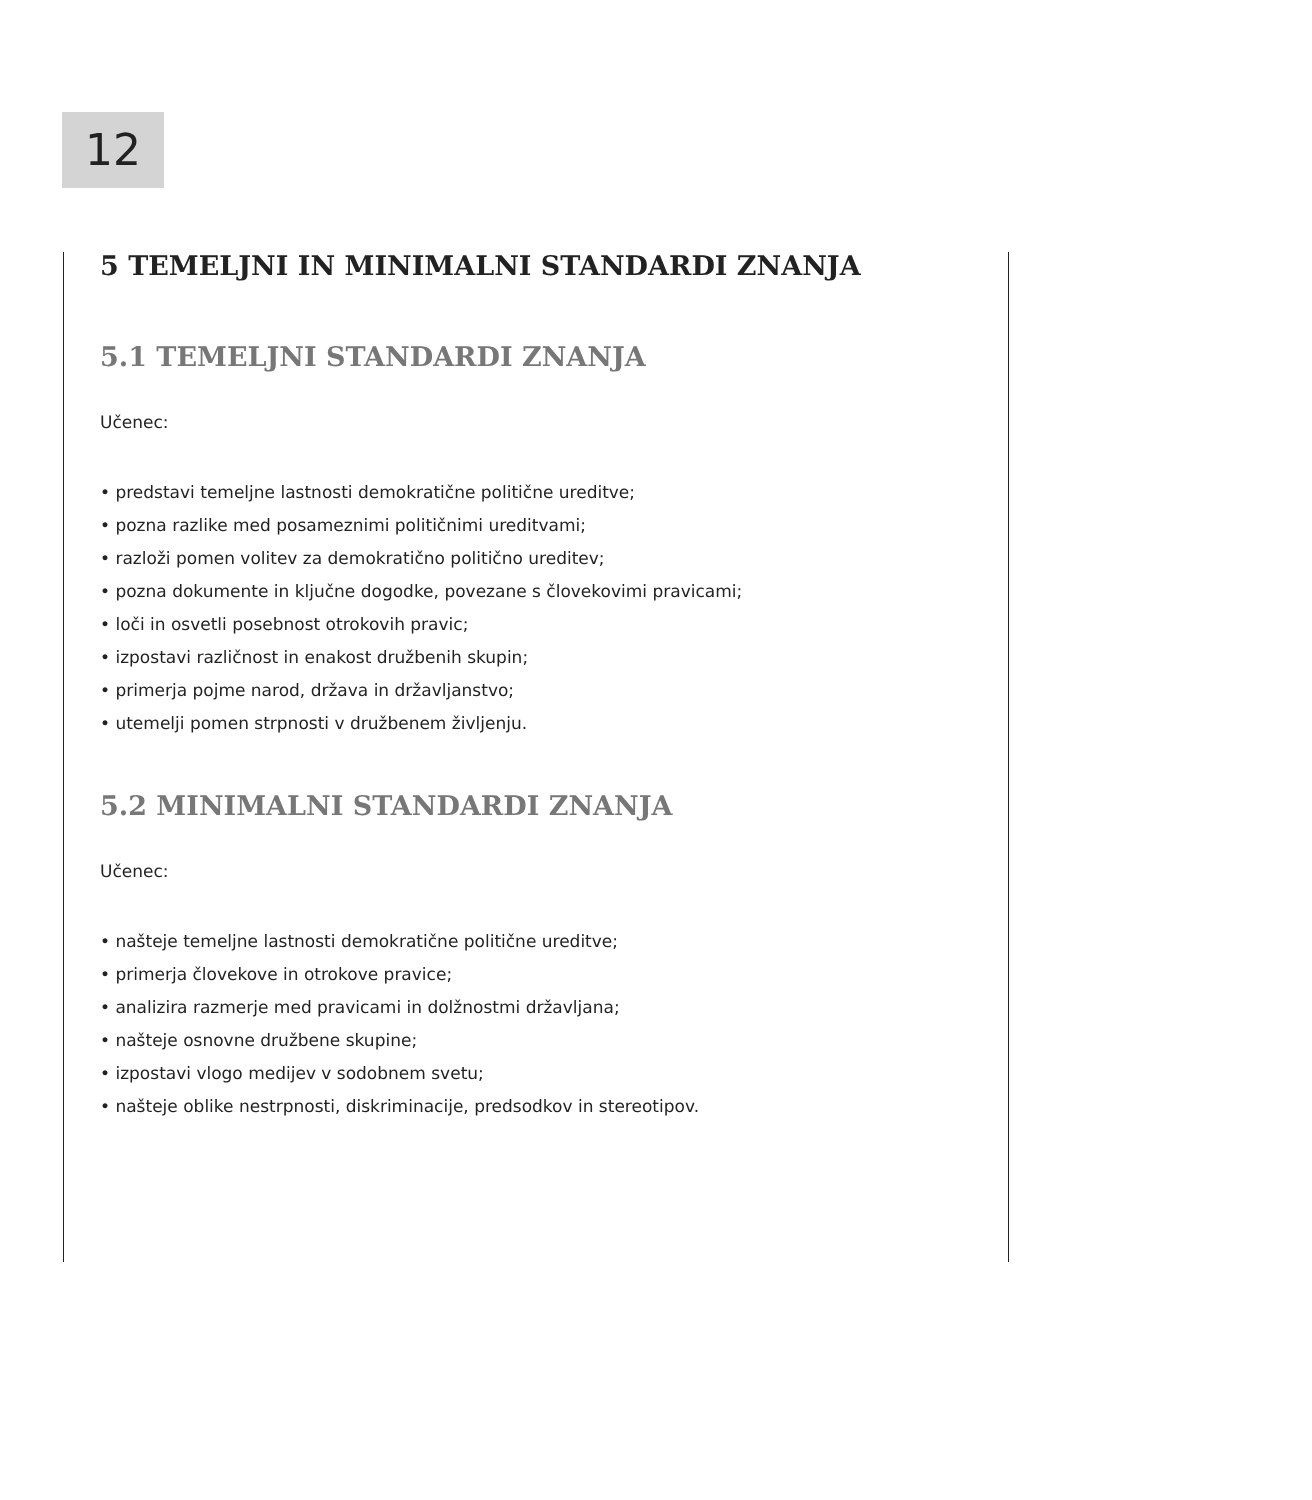12
5 TEMELJNI IN MINIMALNI STANDARDI ZNANJA
5.1 TEMELJNI STANDARDI ZNANJA
Učenec:
• predstavi temeljne lastnosti demokratične politične ureditve;
• pozna razlike med posameznimi političnimi ureditvami;
• razloži pomen volitev za demokratično politično ureditev;
• pozna dokumente in ključne dogodke, povezane s človekovimi pravicami;
• loči in osvetli posebnost otrokovih pravic;
• izpostavi različnost in enakost družbenih skupin;
• primerja pojme narod, država in državljanstvo;
• utemelji pomen strpnosti v družbenem življenju.
5.2 MINIMALNI STANDARDI ZNANJA
Učenec:
• našteje temeljne lastnosti demokratične politične ureditve;
• primerja človekove in otrokove pravice;
• analizira razmerje med pravicami in dolžnostmi državljana;
• našteje osnovne družbene skupine;
• izpostavi vlogo medijev v sodobnem svetu;
• našteje oblike nestrpnosti, diskriminacije, predsodkov in stereotipov.